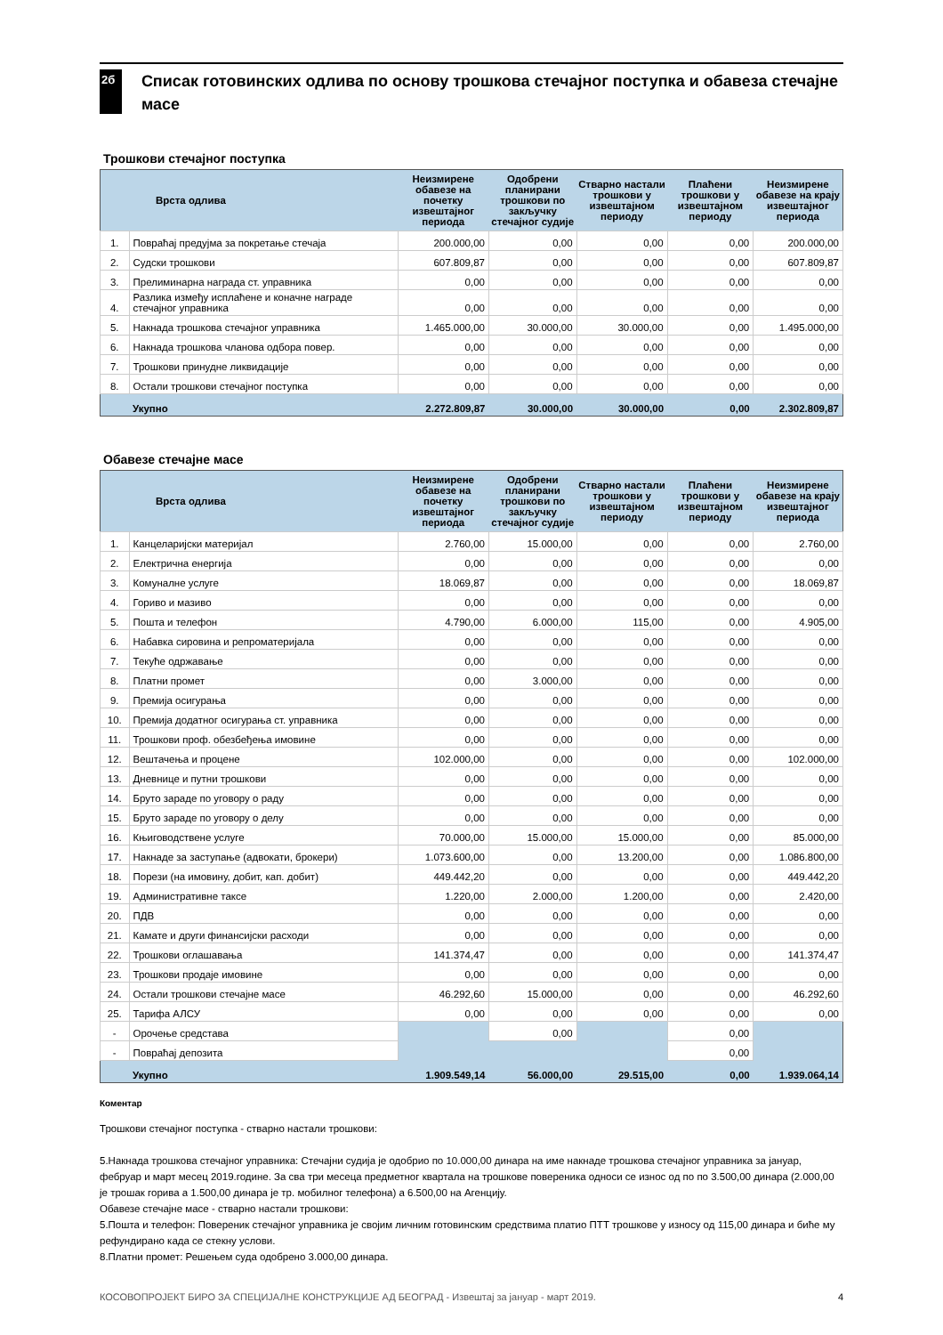2б
Списак готовинских одлива по основу трошкова стечајног поступка и обавеза стечајне масе
Трошкови стечајног поступка
| | Врста одлива | Неизмирене обавезе на почетку извештајног периода | Одобрени планирани трошкови по закључку стечајног судије | Стварно настали трошкови у извештајном периоду | Плаћени трошкови у извештајном периоду | Неизмирене обавезе на крају извештајног периода |
| --- | --- | --- | --- | --- | --- | --- |
| 1. | Повраћај предујма за покретање стечаја | 200.000,00 | 0,00 | 0,00 | 0,00 | 200.000,00 |
| 2. | Судски трошкови | 607.809,87 | 0,00 | 0,00 | 0,00 | 607.809,87 |
| 3. | Прелиминарна награда ст. управника | 0,00 | 0,00 | 0,00 | 0,00 | 0,00 |
| 4. | Разлика између исплаћене и коначне награде стечајног управника | 0,00 | 0,00 | 0,00 | 0,00 | 0,00 |
| 5. | Накнада трошкова стечајног управника | 1.465.000,00 | 30.000,00 | 30.000,00 | 0,00 | 1.495.000,00 |
| 6. | Накнада трошкова чланова одбора повер. | 0,00 | 0,00 | 0,00 | 0,00 | 0,00 |
| 7. | Трошкови принудне ликвидације | 0,00 | 0,00 | 0,00 | 0,00 | 0,00 |
| 8. | Остали трошкови стечајног поступка | 0,00 | 0,00 | 0,00 | 0,00 | 0,00 |
| | Укупно | 2.272.809,87 | 30.000,00 | 30.000,00 | 0,00 | 2.302.809,87 |
Обавезе стечајне масе
| | Врста одлива | Неизмирене обавезе на почетку извештајног периода | Одобрени планирани трошкови по закључку стечајног судије | Стварно настали трошкови у извештајном периоду | Плаћени трошкови у извештајном периоду | Неизмирене обавезе на крају извештајног периода |
| --- | --- | --- | --- | --- | --- | --- |
| 1. | Канцеларијски материјал | 2.760,00 | 15.000,00 | 0,00 | 0,00 | 2.760,00 |
| 2. | Електрична енергија | 0,00 | 0,00 | 0,00 | 0,00 | 0,00 |
| 3. | Комуналне услуге | 18.069,87 | 0,00 | 0,00 | 0,00 | 18.069,87 |
| 4. | Гориво и мазиво | 0,00 | 0,00 | 0,00 | 0,00 | 0,00 |
| 5. | Пошта и телефон | 4.790,00 | 6.000,00 | 115,00 | 0,00 | 4.905,00 |
| 6. | Набавка сировина и репроматеријала | 0,00 | 0,00 | 0,00 | 0,00 | 0,00 |
| 7. | Текуће одржавање | 0,00 | 0,00 | 0,00 | 0,00 | 0,00 |
| 8. | Платни промет | 0,00 | 3.000,00 | 0,00 | 0,00 | 0,00 |
| 9. | Премија осигурања | 0,00 | 0,00 | 0,00 | 0,00 | 0,00 |
| 10. | Премија додатног осигурања ст. управника | 0,00 | 0,00 | 0,00 | 0,00 | 0,00 |
| 11. | Трошкови проф. обезбеђења имовине | 0,00 | 0,00 | 0,00 | 0,00 | 0,00 |
| 12. | Вештачења и процене | 102.000,00 | 0,00 | 0,00 | 0,00 | 102.000,00 |
| 13. | Дневнице и путни трошкови | 0,00 | 0,00 | 0,00 | 0,00 | 0,00 |
| 14. | Бруто зараде по уговору о раду | 0,00 | 0,00 | 0,00 | 0,00 | 0,00 |
| 15. | Бруто зараде по уговору о делу | 0,00 | 0,00 | 0,00 | 0,00 | 0,00 |
| 16. | Књиговодствене услуге | 70.000,00 | 15.000,00 | 15.000,00 | 0,00 | 85.000,00 |
| 17. | Накнаде за заступање (адвокати, брокери) | 1.073.600,00 | 0,00 | 13.200,00 | 0,00 | 1.086.800,00 |
| 18. | Порези (на имовину, добит, кап. добит) | 449.442,20 | 0,00 | 0,00 | 0,00 | 449.442,20 |
| 19. | Административне таксе | 1.220,00 | 2.000,00 | 1.200,00 | 0,00 | 2.420,00 |
| 20. | ПДВ | 0,00 | 0,00 | 0,00 | 0,00 | 0,00 |
| 21. | Камате и други финансијски расходи | 0,00 | 0,00 | 0,00 | 0,00 | 0,00 |
| 22. | Трошкови оглашавања | 141.374,47 | 0,00 | 0,00 | 0,00 | 141.374,47 |
| 23. | Трошкови продаје имовине | 0,00 | 0,00 | 0,00 | 0,00 | 0,00 |
| 24. | Остали трошкови стечајне масе | 46.292,60 | 15.000,00 | 0,00 | 0,00 | 46.292,60 |
| 25. | Тарифа АЛСУ | 0,00 | 0,00 | 0,00 | 0,00 | 0,00 |
| - | Орочење средстава | | 0,00 | | 0,00 | |
| - | Повраћај депозита | | | | 0,00 | |
| | Укупно | 1.909.549,14 | 56.000,00 | 29.515,00 | 0,00 | 1.939.064,14 |
Коментар
Трошкови стечајног поступка - стварно настали трошкови:
5.Накнада трошкова стечајног управника: Стечајни судија је одобрио по 10.000,00 динара на име накнаде трошкова стечајног управника за јануар, фебруар и март месец 2019.године. За сва три месеца предметног квартала на трошкове повереника односи се износ од по по 3.500,00 динара (2.000,00 је трошак горива а 1.500,00 динара је тр. мобилног телефона) а 6.500,00 на Агенцију.
Обавезе стечајне масе - стварно настали трошкови:
5.Пошта и телефон: Повереник стечајног управника је својим личним готовинским средствима платио ПТТ трошкове у износу од 115,00 динара и биће му рефундирано када се стекну услови.
8.Платни промет: Решењем суда одобрено 3.000,00 динара.
КОСОВОПРОЈЕКТ БИРО ЗА СПЕЦИЈАЛНЕ КОНСТРУКЦИЈЕ АД БЕОГРАД - Извештај за јануар - март 2019. 4